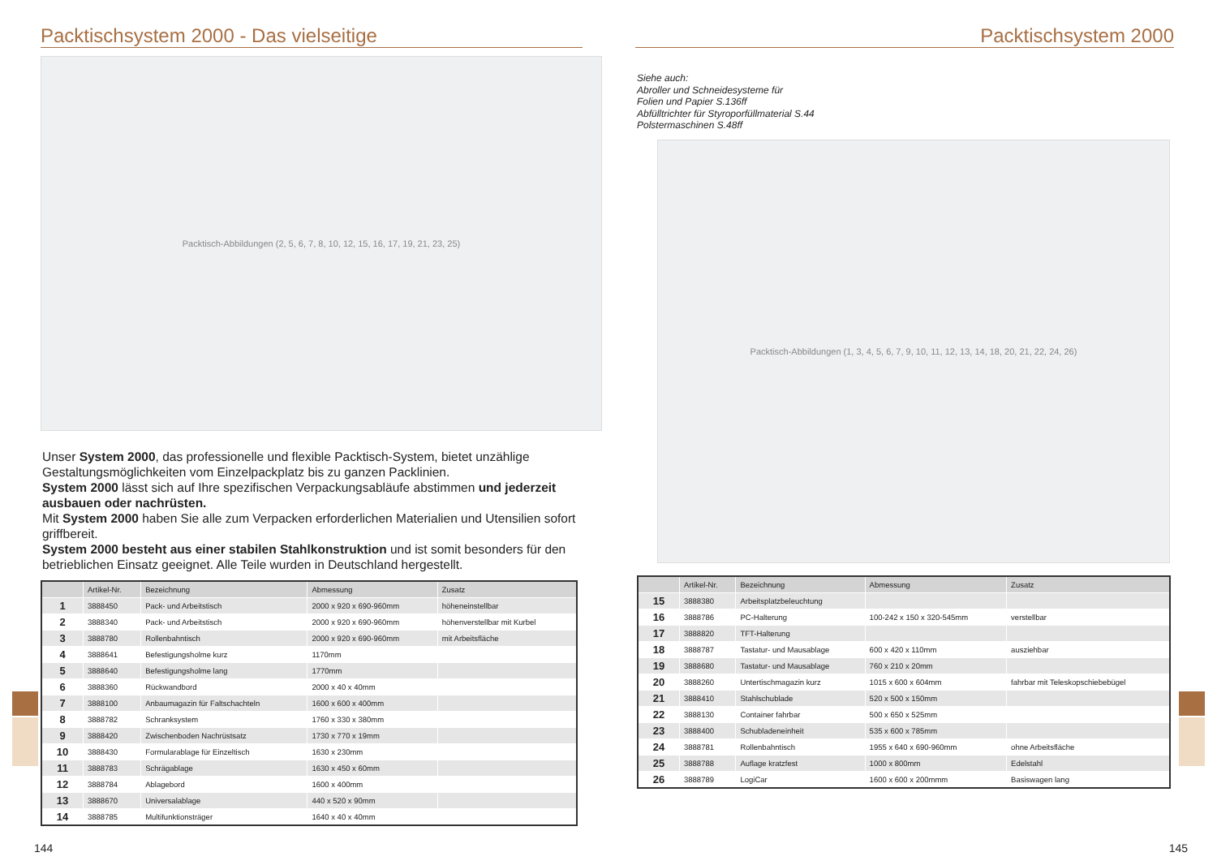Packtischsystem 2000 - Das vielseitige
Packtisch-Abbildungen (2, 5, 6, 7, 8, 10, 12, 15, 16, 17, 19, 21, 23, 25)
Unser System 2000, das professionelle und flexible Packtisch-System, bietet unzählige Gestaltungsmöglichkeiten vom Einzelpackplatz bis zu ganzen Packlinien.
System 2000 lässt sich auf Ihre spezifischen Verpackungsabläufe abstimmen und jederzeit ausbauen oder nachrüsten.
Mit System 2000 haben Sie alle zum Verpacken erforderlichen Materialien und Utensilien sofort griffbereit.
System 2000 besteht aus einer stabilen Stahlkonstruktion und ist somit besonders für den betrieblichen Einsatz geeignet. Alle Teile wurden in Deutschland hergestellt.
| | Artikel-Nr. | Bezeichnung | Abmessung | Zusatz |
| --- | --- | --- | --- | --- |
| 1 | 3888450 | Pack- und Arbeitstisch | 2000 x 920 x 690-960mm | höheneinstellbar |
| 2 | 3888340 | Pack- und Arbeitstisch | 2000 x 920 x 690-960mm | höhenverstellbar mit Kurbel |
| 3 | 3888780 | Rollenbahntisch | 2000 x 920 x 690-960mm | mit Arbeitsfläche |
| 4 | 3888641 | Befestigungsholme kurz | 1170mm | |
| 5 | 3888640 | Befestigungsholme lang | 1770mm | |
| 6 | 3888360 | Rückwandbord | 2000 x 40 x 40mm | |
| 7 | 3888100 | Anbaumagazin für Faltschachteln | 1600 x 600 x 400mm | |
| 8 | 3888782 | Schranksystem | 1760 x 330 x 380mm | |
| 9 | 3888420 | Zwischenboden Nachrüstsatz | 1730 x 770 x 19mm | |
| 10 | 3888430 | Formularablage für Einzeltisch | 1630 x 230mm | |
| 11 | 3888783 | Schrägablage | 1630 x 450 x 60mm | |
| 12 | 3888784 | Ablagebord | 1600 x 400mm | |
| 13 | 3888670 | Universalablage | 440 x 520 x 90mm | |
| 14 | 3888785 | Multifunktionsträger | 1640 x 40 x 40mm | |
144
Packtischsystem 2000
Siehe auch:
Abroller und Schneidesysteme für
Folien und Papier S.136ff
Abfülltrichter für Styroporfüllmaterial S.44
Polstermaschinen S.48ff
Packtisch-Abbildungen (1, 3, 4, 5, 6, 7, 9, 10, 11, 12, 13, 14, 18, 20, 21, 22, 24, 26)
| | Artikel-Nr. | Bezeichnung | Abmessung | Zusatz |
| --- | --- | --- | --- | --- |
| 15 | 3888380 | Arbeitsplatzbeleuchtung | | |
| 16 | 3888786 | PC-Halterung | 100-242 x 150 x 320-545mm | verstellbar |
| 17 | 3888820 | TFT-Halterung | | |
| 18 | 3888787 | Tastatur- und Mausablage | 600 x 420 x 110mm | ausziehbar |
| 19 | 3888680 | Tastatur- und Mausablage | 760 x 210 x 20mm | |
| 20 | 3888260 | Untertischmagazin kurz | 1015 x 600 x 604mm | fahrbar mit Teleskopschiebebügel |
| 21 | 3888410 | Stahlschublade | 520 x 500 x 150mm | |
| 22 | 3888130 | Container fahrbar | 500 x 650 x 525mm | |
| 23 | 3888400 | Schubladeneinheit | 535 x 600 x 785mm | |
| 24 | 3888781 | Rollenbahntisch | 1955 x 640 x 690-960mm | ohne Arbeitsfläche |
| 25 | 3888788 | Auflage kratzfest | 1000 x 800mm | Edelstahl |
| 26 | 3888789 | LogiCar | 1600 x 600 x 200mmm | Basiswagen lang |
145